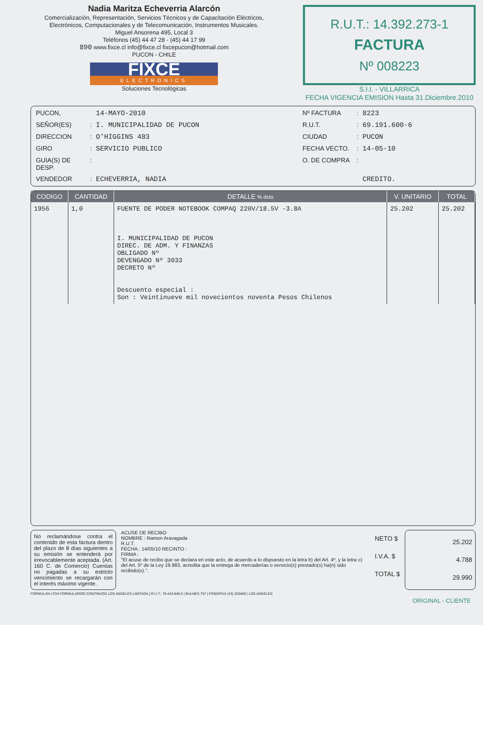Nadia Maritza Echeverria Alarcón
Comercialización, Representación, Servicios Técnicos y de Capacitación Eléctricos,
Electrónicos, Computacionales y de Telecomunicación, Instrumentos Musicales.
Miguel Ansorena 495, Local 3
Teléfonos (45) 44 47 28 - (45) 44 17 99
890 www.fixce.cl info@fixce.cl fixcepucon@hotmail.com
PUCON - CHILE
FIXCE
ELECTRONICS
Soluciones Tecnológicas
R.U.T.: 14.392.273-1
FACTURA
Nº 008223
S.I.I. - VILLARRICA
FECHA VIGENCIA EMISION Hasta 31.Diciembre.2010
PUCON,
14-MAYO-2010
Nº FACTURA
:
8223
SEÑOR(ES)
:
I. MUNICIPALIDAD DE PUCON
R.U.T.
:
69.191.600-6
DIRECCION
:
O'HIGGINS 483
CIUDAD
:
PUCON
GIRO
:
SERVICIO PUBLICO
FECHA VECTO.
:
14-05-10
GUIA(S) DE DESP.
:
O. DE COMPRA
:
VENDEDOR
:
ECHEVERRIA, NADIA
CREDITO.
| CODIGO | CANTIDAD | DETALLE % dcto | V. UNITARIO | TOTAL |
| --- | --- | --- | --- | --- |
| 1956 | 1,0 | FUENTE DE PODER NOTEBOOK COMPAQ 220V/18.5V -3.8A I. MUNICIPALIDAD DE PUCON DIREC. DE ADM. Y FINANZAS OBLIGADO Nº DEVENGADO Nº 3033 DECRETO Nº Descuento especial : Son : Veintinueve mil novecientos noventa Pesos Chilenos | 25.202 | 25.202 |
No reclamándose contra el contenido de esta factura dentro del plazo de 8 días siguientes a su emisión se entenderá por irrevocablemente aceptada. (Art. 160 C. de Comercio) Cuentas no pagadas a su estricto vencimiento se recargarán con el interés máximo vigente.
ACUSE DE RECIBO
NOMBRE : Ramon Aravagada
R.U.T.
FECHA : 14/05/10 RECINTO :
FIRMA :
"El acuse de recibo que se declara en este acto, de acuerdo a lo dispuesto en la letra b) del Art. 4º, y la letra c) del Art. 5º de la Ley 19.983, acredita que la entrega de mercaderías o servicio(s) prestado(s) ha(n) sido recibido(s).".
NETO $
I.V.A. $
TOTAL $
25.202
4.788
29.990
FORMULAN LTDA FORMULARIOS CONTINUOS LOS ANGELES LIMITADA | R.U.T.: 78.443.840-6 | BULNES 757 | FONO/FAX (43) 320489 | LOS ANGELES
ORIGINAL - CLIENTE